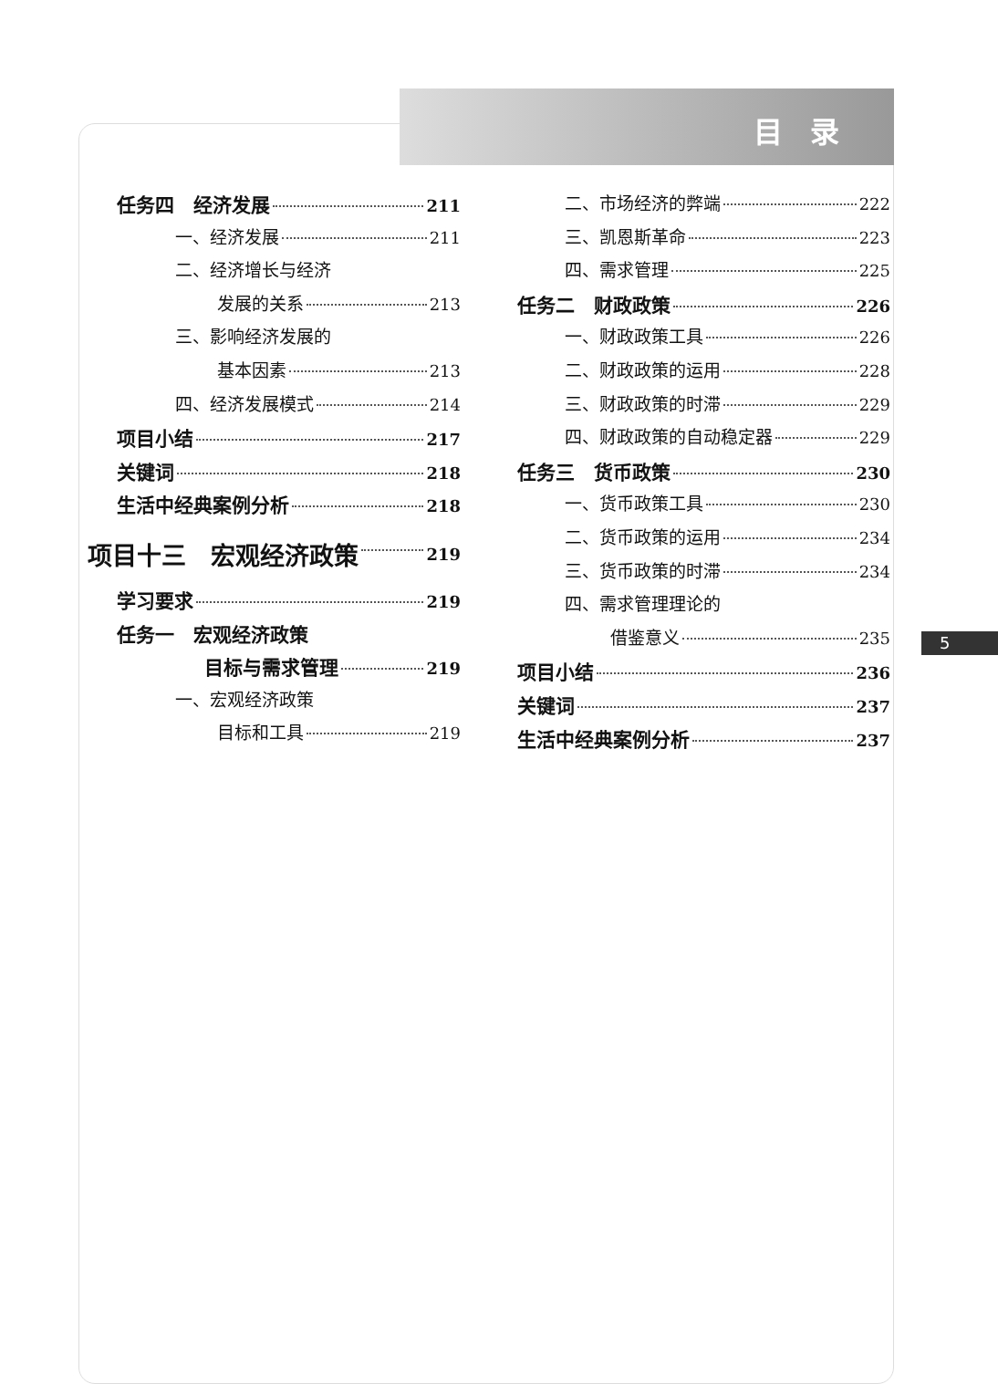目录
任务四　经济发展 211
一、经济发展 211
二、经济增长与经济
发展的关系 213
三、影响经济发展的
基本因素 213
四、经济发展模式 214
项目小结 217
关键词 218
生活中经典案例分析 218
项目十三　宏观经济政策 219
学习要求 219
任务一　宏观经济政策
目标与需求管理 219
一、宏观经济政策
目标和工具 219
二、市场经济的弊端 222
三、凯恩斯革命 223
四、需求管理 225
任务二　财政政策 226
一、财政政策工具 226
二、财政政策的运用 228
三、财政政策的时滞 229
四、财政政策的自动稳定器 229
任务三　货币政策 230
一、货币政策工具 230
二、货币政策的运用 234
三、货币政策的时滞 234
四、需求管理理论的
借鉴意义 235
项目小结 236
关键词 237
生活中经典案例分析 237
5